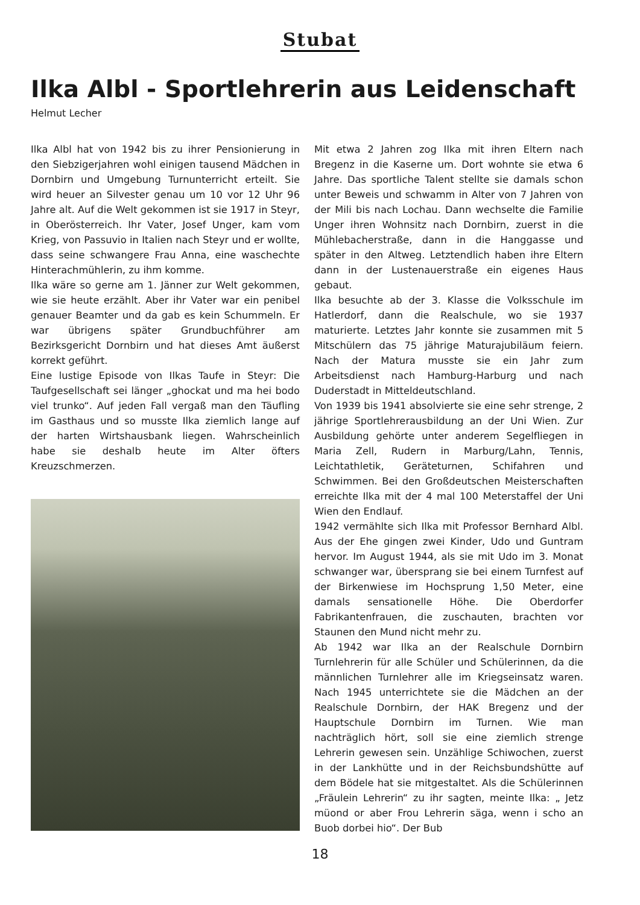Stubat
Ilka Albl - Sportlehrerin aus Leidenschaft
Helmut Lecher
Ilka Albl hat von 1942 bis zu ihrer Pensionierung in den Siebzigerjahren wohl einigen tausend Mädchen in Dornbirn und Umgebung Turnunterricht erteilt. Sie wird heuer an Silvester genau um 10 vor 12 Uhr 96 Jahre alt. Auf die Welt gekommen ist sie 1917 in Steyr, in Oberösterreich. Ihr Vater, Josef Unger, kam vom Krieg, von Passuvio in Italien nach Steyr und er wollte, dass seine schwangere Frau Anna, eine waschechte Hinterachmühlerin, zu ihm komme.
Ilka wäre so gerne am 1. Jänner zur Welt gekommen, wie sie heute erzählt. Aber ihr Vater war ein penibel genauer Beamter und da gab es kein Schummeln. Er war übrigens später Grundbuchführer am Bezirksgericht Dornbirn und hat dieses Amt äußerst korrekt geführt.
Eine lustige Episode von Ilkas Taufe in Steyr: Die Taufgesellschaft sei länger „ghockat und ma hei bodo viel trunko“. Auf jeden Fall vergaß man den Täufling im Gasthaus und so musste Ilka ziemlich lange auf der harten Wirtshausbank liegen. Wahrscheinlich habe sie deshalb heute im Alter öfters Kreuzschmerzen.
Mit etwa 2 Jahren zog Ilka mit ihren Eltern nach Bregenz in die Kaserne um. Dort wohnte sie etwa 6 Jahre. Das sportliche Talent stellte sie damals schon unter Beweis und schwamm in Alter von 7 Jahren von der Mili bis nach Lochau. Dann wechselte die Familie Unger ihren Wohnsitz nach Dornbirn, zuerst in die Mühlebacherstraße, dann in die Hanggasse und später in den Altweg. Letztendlich haben ihre Eltern dann in der Lustenauerstraße ein eigenes Haus gebaut.
Ilka besuchte ab der 3. Klasse die Volksschule im Hatlerdorf, dann die Realschule, wo sie 1937 maturierte. Letztes Jahr konnte sie zusammen mit 5 Mitschülern das 75 jährige Maturajubiläum feiern. Nach der Matura musste sie ein Jahr zum Arbeitsdienst nach Hamburg-Harburg und nach Duderstadt in Mitteldeutschland.
Von 1939 bis 1941 absolvierte sie eine sehr strenge, 2 jährige Sportlehrerausbildung an der Uni Wien. Zur Ausbildung gehörte unter anderem Segelfliegen in Maria Zell, Rudern in Marburg/Lahn, Tennis, Leichtathletik, Geräteturnen, Schifahren und Schwimmen. Bei den Großdeutschen Meisterschaften erreichte Ilka mit der 4 mal 100 Meterstaffel der Uni Wien den Endlauf.
1942 vermählte sich Ilka mit Professor Bernhard Albl. Aus der Ehe gingen zwei Kinder, Udo und Guntram hervor. Im August 1944, als sie mit Udo im 3. Monat schwanger war, übersprang sie bei einem Turnfest auf der Birkenwiese im Hochsprung 1,50 Meter, eine damals sensationelle Höhe. Die Oberdorfer Fabrikantenfrauen, die zuschauten, brachten vor Staunen den Mund nicht mehr zu.
Ab 1942 war Ilka an der Realschule Dornbirn Turnlehrerin für alle Schüler und Schülerinnen, da die männlichen Turnlehrer alle im Kriegseinsatz waren. Nach 1945 unterrichtete sie die Mädchen an der Realschule Dornbirn, der HAK Bregenz und der Hauptschule Dornbirn im Turnen. Wie man nachträglich hört, soll sie eine ziemlich strenge Lehrerin gewesen sein. Unzählige Schiwochen, zuerst in der Lankhütte und in der Reichsbundshütte auf dem Bödele hat sie mitgestaltet. Als die Schülerinnen „Fräulein Lehrerin“ zu ihr sagten, meinte Ilka: „ Jetz müond or aber Frou Lehrerin säga, wenn i scho an Buob dorbei hio“. Der Bub
18